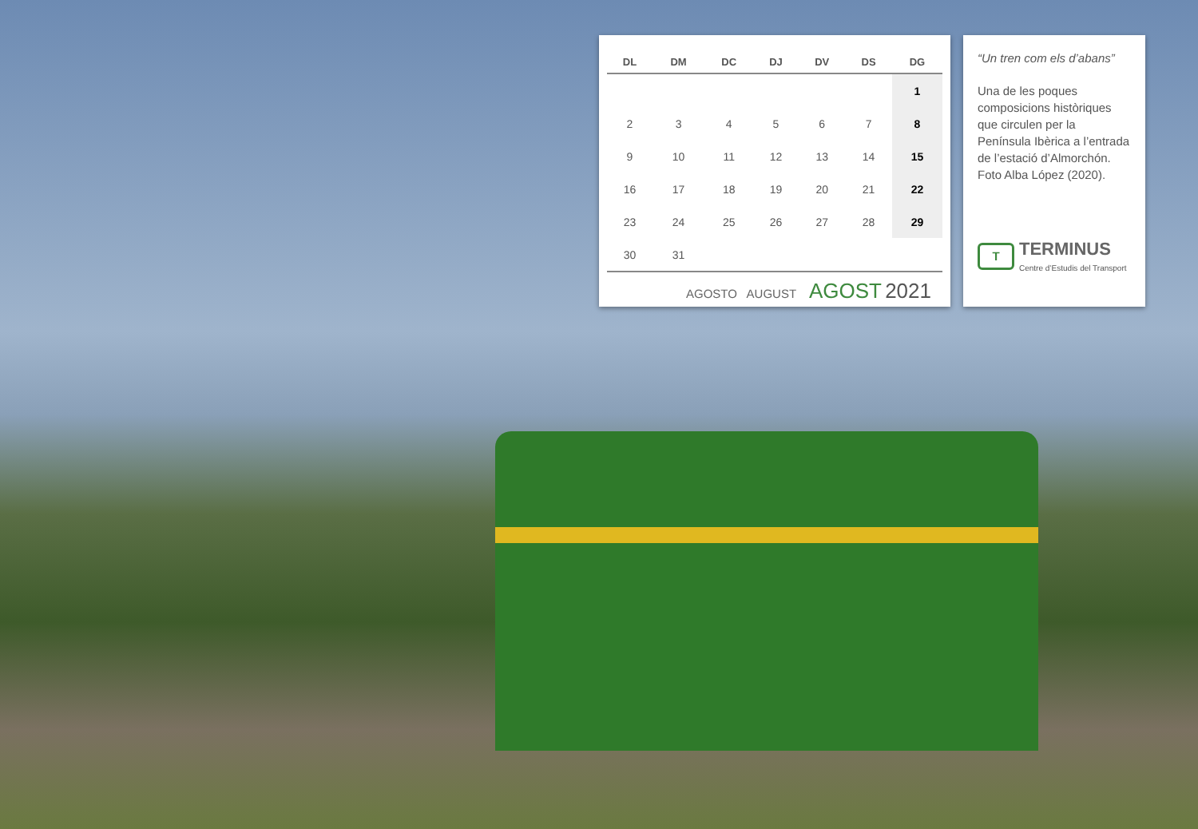| DL | DM | DC | DJ | DV | DS | DG |
| --- | --- | --- | --- | --- | --- | --- |
| | | | | | | 1 |
| 2 | 3 | 4 | 5 | 6 | 7 | 8 |
| 9 | 10 | 11 | 12 | 13 | 14 | 15 |
| 16 | 17 | 18 | 19 | 20 | 21 | 22 |
| 23 | 24 | 25 | 26 | 27 | 28 | 29 |
| 30 | 31 | | | | | |
AGOSTO AUGUST AGOST 2021
“Un tren com els d’abans”
Una de les poques composicions històriques que circulen per la Península Ibèrica a l’entrada de l’estació d’Almorchón. Foto Alba López (2020).
T
TERMINUS
Centre d’Estudis del Transport